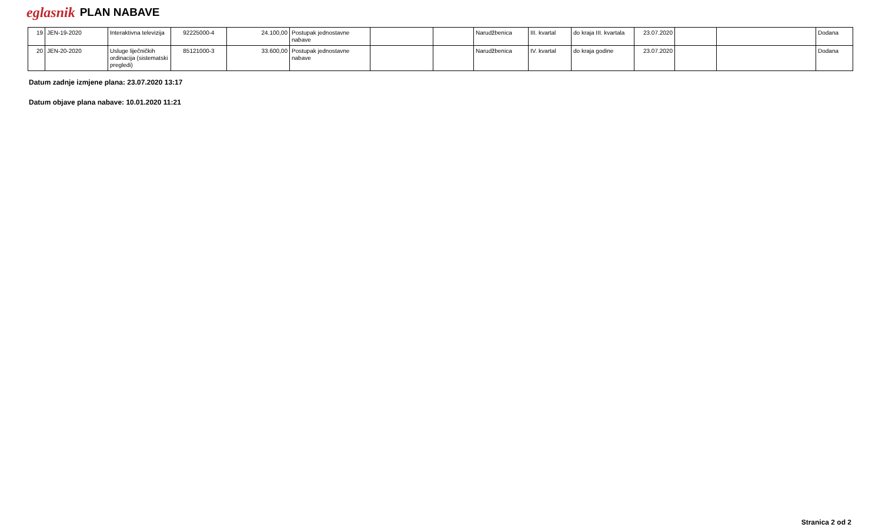eglasnik
PLAN NABAVE
| 19 | JEN-19-2020 | Interaktivna televizija | 92225000-4 | 24.100,00 | Postupak jednostavne nabave | | | Narudžbenica | III. kvartal | do kraja III. kvartala | 23.07.2020 | | | Dodana |
| 20 | JEN-20-2020 | Usluge liječničkih ordinacija (sistematski pregledi) | 85121000-3 | 33.600,00 | Postupak jednostavne nabave | | | Narudžbenica | IV. kvartal | do kraja godine | 23.07.2020 | | | Dodana |
Datum zadnje izmjene plana: 23.07.2020 13:17
Datum objave plana nabave: 10.01.2020 11:21
Stranica 2 od 2